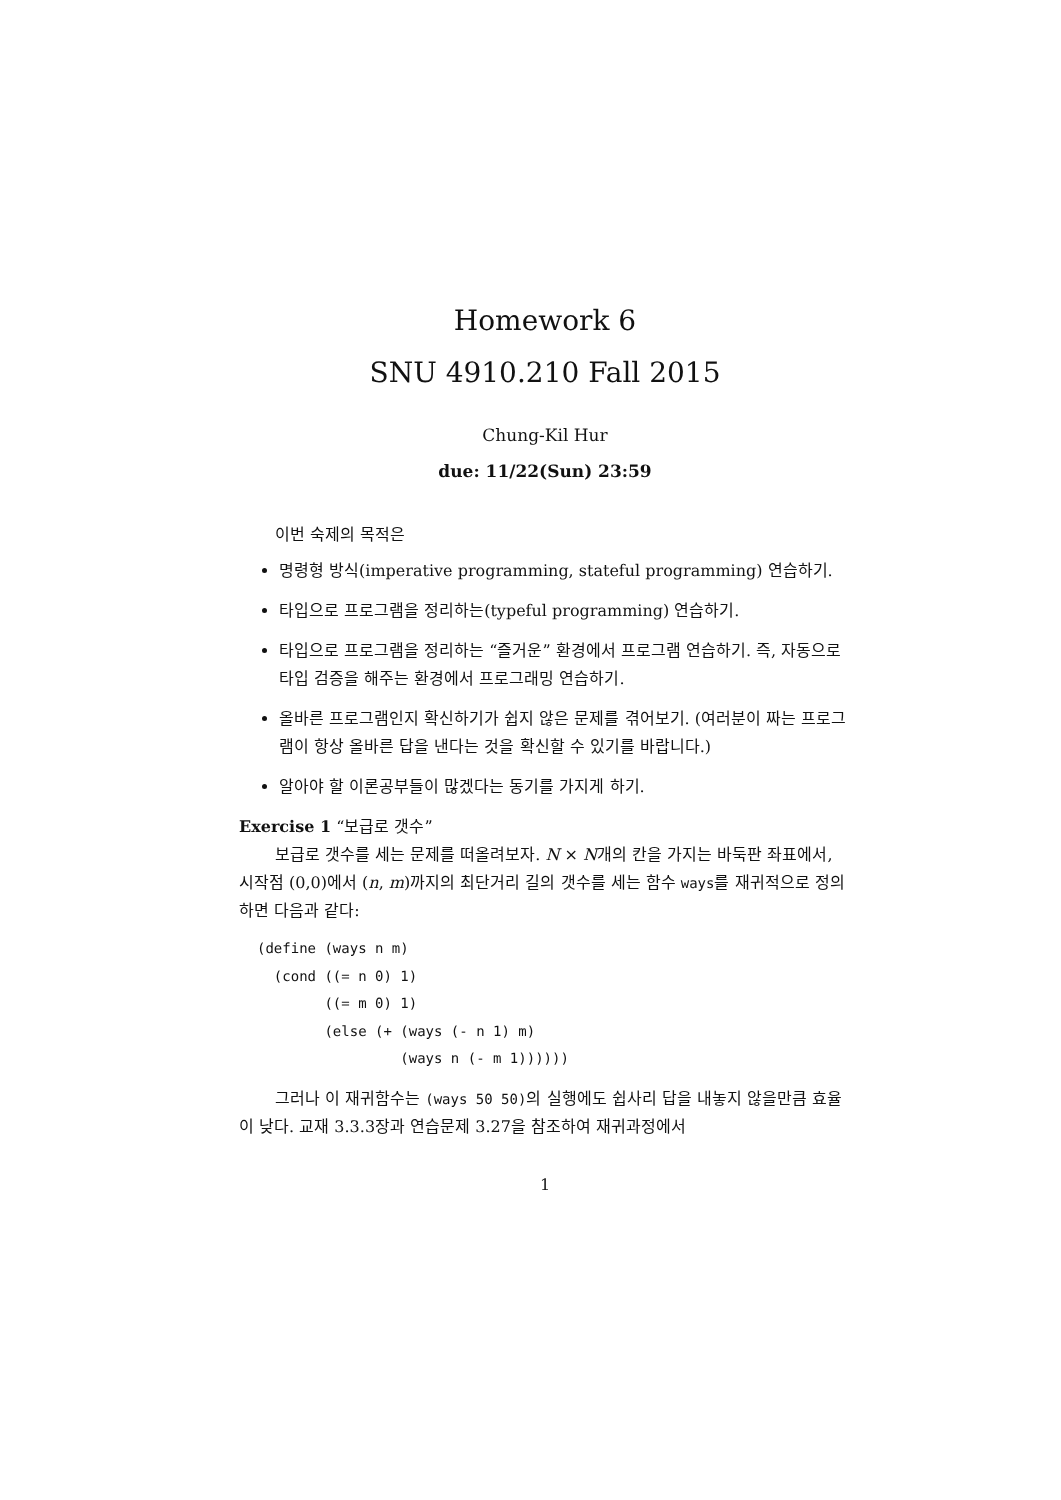Homework 6
SNU 4910.210 Fall 2015
Chung-Kil Hur
due: 11/22(Sun) 23:59
이번 숙제의 목적은
명령형 방식(imperative programming, stateful programming) 연습하기.
타입으로 프로그램을 정리하는(typeful programming) 연습하기.
타입으로 프로그램을 정리하는 “즐거운” 환경에서 프로그램 연습하기. 즉, 자동으로 타입 검증을 해주는 환경에서 프로그래밍 연습하기.
올바른 프로그램인지 확신하기가 쉽지 않은 문제를 겪어보기. (여러분이 짜는 프로그램이 항상 올바른 답을 낸다는 것을 확신할 수 있기를 바랍니다.)
알아야 할 이론공부들이 많겠다는 동기를 가지게 하기.
Exercise 1 “보급로 갯수”
보급로 갯수를 세는 문제를 떠올려보자. N × N개의 칸을 가지는 바둑판 좌표에서, 시작점 (0,0)에서 (n, m)까지의 최단거리 길의 갯수를 세는 함수 ways를 재귀적으로 정의하면 다음과 같다:
(define (ways n m)
  (cond ((= n 0) 1)
        ((= m 0) 1)
        (else (+ (ways (- n 1) m)
                 (ways n (- m 1))))))
그러나 이 재귀함수는 (ways 50 50)의 실행에도 쉽사리 답을 내놓지 않을만큼 효율이 낮다. 교재 3.3.3장과 연습문제 3.27을 참조하여 재귀과정에서
1